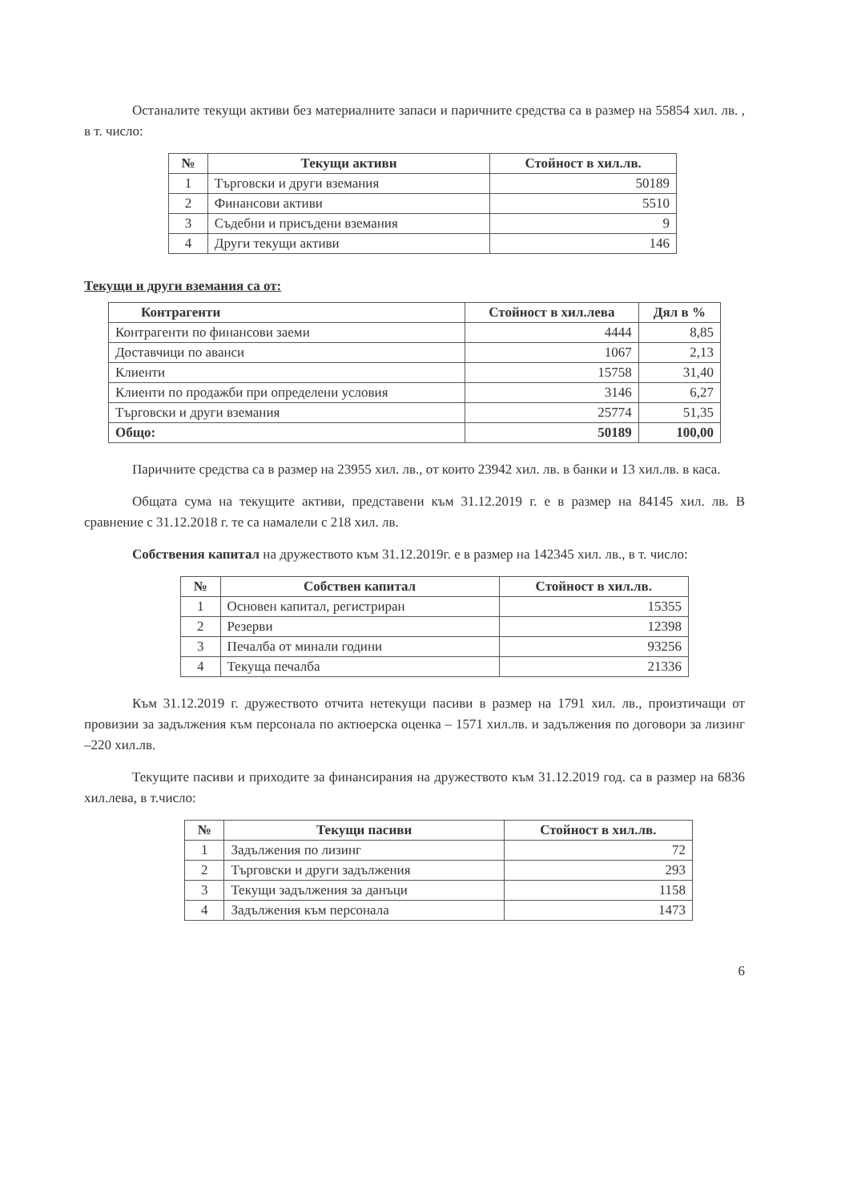Останалите текущи активи без материалните запаси и паричните средства са в размер на 55854 хил. лв. , в т. число:
| № | Текущи активи | Стойност в хил.лв. |
| --- | --- | --- |
| 1 | Търговски и други вземания | 50189 |
| 2 | Финансови активи | 5510 |
| 3 | Съдебни и присъдени вземания | 9 |
| 4 | Други текущи активи | 146 |
Текущи и други вземания са от:
| Контрагенти | Стойност в хил.лева | Дял в % |
| --- | --- | --- |
| Контрагенти по финансови заеми | 4444 | 8,85 |
| Доставчици по аванси | 1067 | 2,13 |
| Клиенти | 15758 | 31,40 |
| Клиенти по продажби при определени условия | 3146 | 6,27 |
| Търговски и други вземания | 25774 | 51,35 |
| Общо: | 50189 | 100,00 |
Паричните средства са в размер на 23955 хил. лв., от които 23942 хил. лв. в банки и 13 хил.лв. в каса.
Общата сума на текущите активи, представени към 31.12.2019 г. е в размер на 84145 хил. лв. В сравнение с 31.12.2018 г. те са намалели с 218 хил. лв.
Собствения капитал на дружеството към 31.12.2019г. е в размер на 142345 хил. лв., в т. число:
| № | Собствен капитал | Стойност в хил.лв. |
| --- | --- | --- |
| 1 | Основен капитал, регистриран | 15355 |
| 2 | Резерви | 12398 |
| 3 | Печалба от минали години | 93256 |
| 4 | Текуща печалба | 21336 |
Към 31.12.2019 г. дружеството отчита нетекущи пасиви в размер на 1791 хил. лв., произтичащи от провизии за задължения към персонала по актюерска оценка – 1571 хил.лв. и задължения по договори за лизинг –220 хил.лв.
Текущите пасиви и приходите за финансирания на дружеството към 31.12.2019 год. са в размер на 6836 хил.лева, в т.число:
| № | Текущи пасиви | Стойност в хил.лв. |
| --- | --- | --- |
| 1 | Задължения по лизинг | 72 |
| 2 | Търговски и други задължения | 293 |
| 3 | Текущи задължения за данъци | 1158 |
| 4 | Задължения към персонала | 1473 |
6